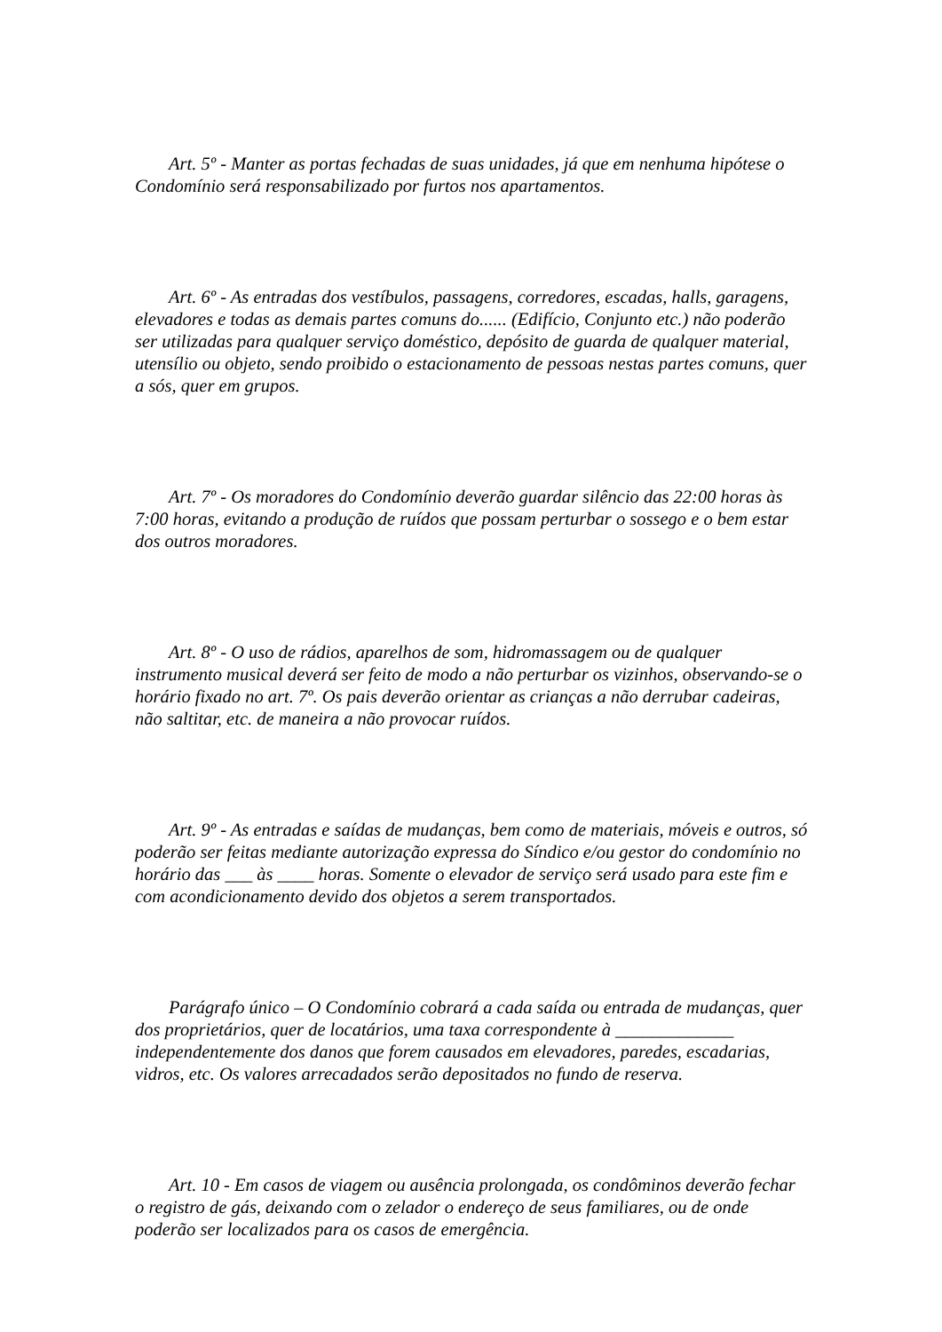Art. 5º - Manter as portas fechadas de suas unidades, já que em nenhuma hipótese o Condomínio será responsabilizado por furtos nos apartamentos.
Art. 6º - As entradas dos vestíbulos, passagens, corredores, escadas, halls, garagens, elevadores e todas as demais partes comuns do...... (Edifício, Conjunto etc.) não poderão ser utilizadas para qualquer serviço doméstico, depósito de guarda de qualquer material, utensílio ou objeto, sendo proibido o estacionamento de pessoas nestas partes comuns, quer a sós, quer em grupos.
Art. 7º - Os moradores do Condomínio deverão guardar silêncio das 22:00 horas às 7:00 horas, evitando a produção de ruídos que possam perturbar o sossego e o bem estar dos outros moradores.
Art. 8º - O uso de rádios, aparelhos de som, hidromassagem ou de qualquer instrumento musical deverá ser feito de modo a não perturbar os vizinhos, observando-se o horário fixado no art. 7º. Os pais deverão orientar as crianças a não derrubar cadeiras, não saltitar, etc. de maneira a não provocar ruídos.
Art. 9º - As entradas e saídas de mudanças, bem como de materiais, móveis e outros, só poderão ser feitas mediante autorização expressa do Síndico e/ou gestor do condomínio no horário das ___ às ____ horas. Somente o elevador de serviço será usado para este fim e com acondicionamento devido dos objetos a serem transportados.
Parágrafo único – O Condomínio cobrará a cada saída ou entrada de mudanças, quer dos proprietários, quer de locatários, uma taxa correspondente à _____________ independentemente dos danos que forem causados em elevadores, paredes, escadarias, vidros, etc. Os valores arrecadados serão depositados no fundo de reserva.
Art. 10 - Em casos de viagem ou ausência prolongada, os condôminos deverão fechar o registro de gás, deixando com o zelador o endereço de seus familiares, ou de onde poderão ser localizados para os casos de emergência.